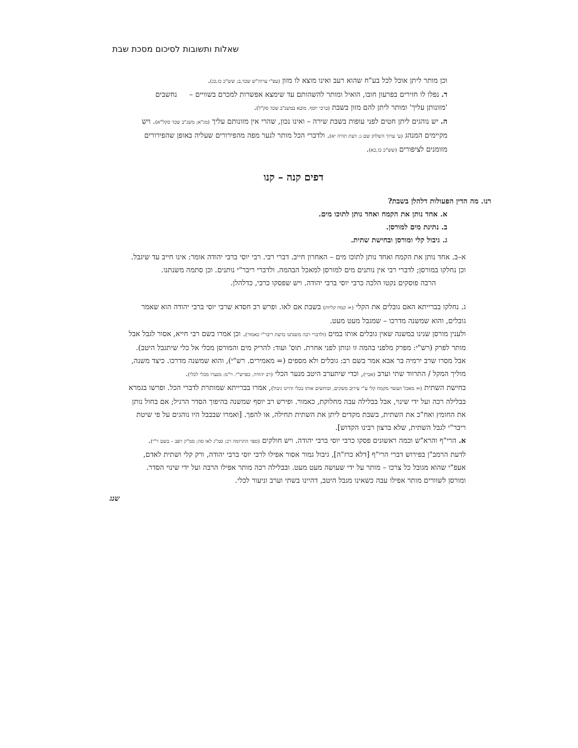שאלות ותשובות לסיכום מסכת שבת
וכן מותר ליתן אוכל לכל בע"ח שהוא רעב ואינו מוצא לו מזון (עפ"י ערוה"ש שכד,ב; שש"כ כז,כג).
ד. נפלו לו חזירים בפרעון חובו, הואיל ומותר להשהותם עד שימצא אפשרות למכרם בשוויים – נחשבים 'מזונותן עליך' ומותר ליתן להם מזון בשבת (ברכי יוסף, מובא במשנ"ב שכד סק"ל).
ה. יש נוהגים ליתן חטים לפני עופות בשבת שירה – ואינו נכון, שהרי אין מזונותם עליך (מג"א; משנ"ב שכד סקל"א). ויש מקיימים המנהג (ע' ערוך השלחן שם ג; דעת תורה יא). ולדברי הכל מותר לנער מפה מהפירורים שעליה באופן שהפירורים מזומנים לציפורים (שש"כ כז,כא).
דפים קנה – קנו
רנו. מה הדין הפעולות דלהלן בשבת?
א. אחד נותן את הקמח ואחד נותן לתוכו מים.
ב. נתינת מים למורסן.
ג. גיבול קלי ומורסן ובחישת שתית.
א–ב. אחד נותן את הקמח ואחד נותן לתוכו מים – האחרון חייב. דברי רבי. רבי יוסי ברבי יהודה אומר: אינו חייב עד שיגבל.
וכן נחלקו במורסן; לדברי רבי אין נותנים מים למורסן למאכל הבהמה. ולדברי ריבר"י נותנים. וכן סתמה משנתנו.
הרבה פוסקים נקטו הלכה כרבי יוסי ברבי יהודה. ויש שפסקו כרבי, כדלהלן.
ג. נחלקו בברייתא האם גובלים את הקלי (= קמח קליות) בשבת אם לאו. ופרש רב חסדא שרבי יוסי ברבי יהודה הוא שאמר גובלים, והוא שמשנה מדרכו – שמגבל מעט מעט.
ולענין מורסן שנינו במשנה שאין גובלים אותו במים (ולדברי רבה משנתנו כדעת ריבר"י כאמור). וכן אמרו בשם רבי חייא, אסור לגבל אבל מותר לפרק (רש"י: מפרק מלפני בהמה זו ונותן לפני אחרת. תוס' ועוד: להריק מים והמורסן מכלי אל כלי שיתגבל היטב). אבל מסרו שרב ירמיה בר אבא אמר בשם רב: גובלים ולא מספים (= מאמירים. רש"י), והוא שמשנה מדרכו. כיצד משנה, מוליך המקל / התרווד שתי וערב (אביי), וכדי שיתערב היטב מנער הכלי (רב יהודה, כפרש"י. וי"מ: מנערו מכלי לכלי).
בחישת השתית (= מאכל העשוי מקמח קלי ע"י עירוב משקים, ובוחשים אותו בכלי והיינו גיבול), אמרו בברייתא שמותרת לדברי הכל. ופרשו בגמרא בבלילה רכה ועל ידי שינוי, אבל בבלילה עבה מחלוקת, כאמור. ופירש רב יוסף שמשנה בהיפוך הסדר הרגיל; אם בחול נותן את החומץ ואח"כ את השתית, בשבת מקדים ליתן את השתית תחילה, או להפך. [ואמרו שבבבל היו נוהגים על פי שיטת ריבר"י לגבל השתית, שלא ברצון רבינו הקדוש].
א. הרי"ף והרא"ש וכמה ראשונים פסקו כרבי יוסי ברבי יהודה. ויש חולקים (ספר התרומה רכ; סמ"ג לאו סה; סמ"ק רפב – בשם ר"י).
לדעת הרמב"ן בפירוש דברי הרי"ף [דלא כרז"ה], גיבול גמור אסור אפילו לרבי יוסי ברבי יהודה, ורק קלי ושתית לאדם, אעפ"י שהוא מגובל כל צרכו – מותר על ידי שעושה מעט מעט. ובבלילה רכה מותר אפילו הרבה ועל ידי שינוי הסדר. ומורסן לשוורים מותר אפילו עבה כשאינו מגבל היטב, דהיינו בשתי וערב וניעור לכלי.
שנג